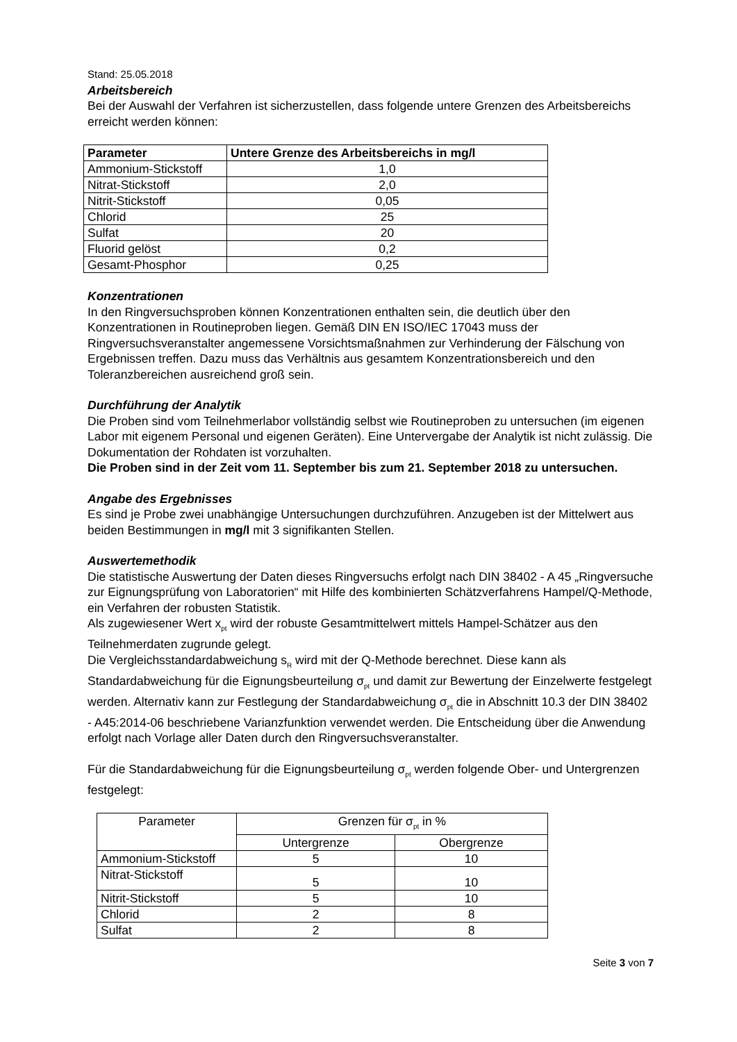Stand: 25.05.2018
Arbeitsbereich
Bei der Auswahl der Verfahren ist sicherzustellen, dass folgende untere Grenzen des Arbeitsbereichs erreicht werden können:
| Parameter | Untere Grenze des Arbeitsbereichs in mg/l |
| --- | --- |
| Ammonium-Stickstoff | 1,0 |
| Nitrat-Stickstoff | 2,0 |
| Nitrit-Stickstoff | 0,05 |
| Chlorid | 25 |
| Sulfat | 20 |
| Fluorid gelöst | 0,2 |
| Gesamt-Phosphor | 0,25 |
Konzentrationen
In den Ringversuchsproben können Konzentrationen enthalten sein, die deutlich über den Konzentrationen in Routineproben liegen. Gemäß DIN EN ISO/IEC 17043 muss der Ringversuchsveranstalter angemessene Vorsichtsmaßnahmen zur Verhinderung der Fälschung von Ergebnissen treffen. Dazu muss das Verhältnis aus gesamtem Konzentrationsbereich und den Toleranzbereichen ausreichend groß sein.
Durchführung der Analytik
Die Proben sind vom Teilnehmerlabor vollständig selbst wie Routineproben zu untersuchen (im eigenen Labor mit eigenem Personal und eigenen Geräten). Eine Untervergabe der Analytik ist nicht zulässig. Die Dokumentation der Rohdaten ist vorzuhalten.
Die Proben sind in der Zeit vom 11. September bis zum 21. September 2018 zu untersuchen.
Angabe des Ergebnisses
Es sind je Probe zwei unabhängige Untersuchungen durchzuführen. Anzugeben ist der Mittelwert aus beiden Bestimmungen in mg/l mit 3 signifikanten Stellen.
Auswertemethodik
Die statistische Auswertung der Daten dieses Ringversuchs erfolgt nach DIN 38402 - A 45 „Ringversuche zur Eignungsprüfung von Laboratorien“ mit Hilfe des kombinierten Schätzverfahrens Hampel/Q-Methode, ein Verfahren der robusten Statistik.
Als zugewiesener Wert x<sub>pt</sub> wird der robuste Gesamtmittelwert mittels Hampel-Schätzer aus den Teilnehmerdaten zugrunde gelegt.
Die Vergleichsstandardabweichung s<sub>R</sub> wird mit der Q-Methode berechnet. Diese kann als Standardabweichung für die Eignungsbeurteilung σ<sub>pt</sub> und damit zur Bewertung der Einzelwerte festgelegt werden. Alternativ kann zur Festlegung der Standardabweichung σ<sub>pt</sub> die in Abschnitt 10.3 der DIN 38402 - A45:2014-06 beschriebene Varianzfunktion verwendet werden. Die Entscheidung über die Anwendung erfolgt nach Vorlage aller Daten durch den Ringversuchsveranstalter.
Für die Standardabweichung für die Eignungsbeurteilung σ<sub>pt</sub> werden folgende Ober- und Untergrenzen festgelegt:
| Parameter | Grenzen für σ<sub>pt</sub> in % | |
| | Untergrenze | Obergrenze |
| Ammonium-Stickstoff | 5 | 10 |
| Nitrat-Stickstoff | 5 | 10 |
| Nitrit-Stickstoff | 5 | 10 |
| Chlorid | 2 | 8 |
| Sulfat | 2 | 8 |
Seite 3 von 7